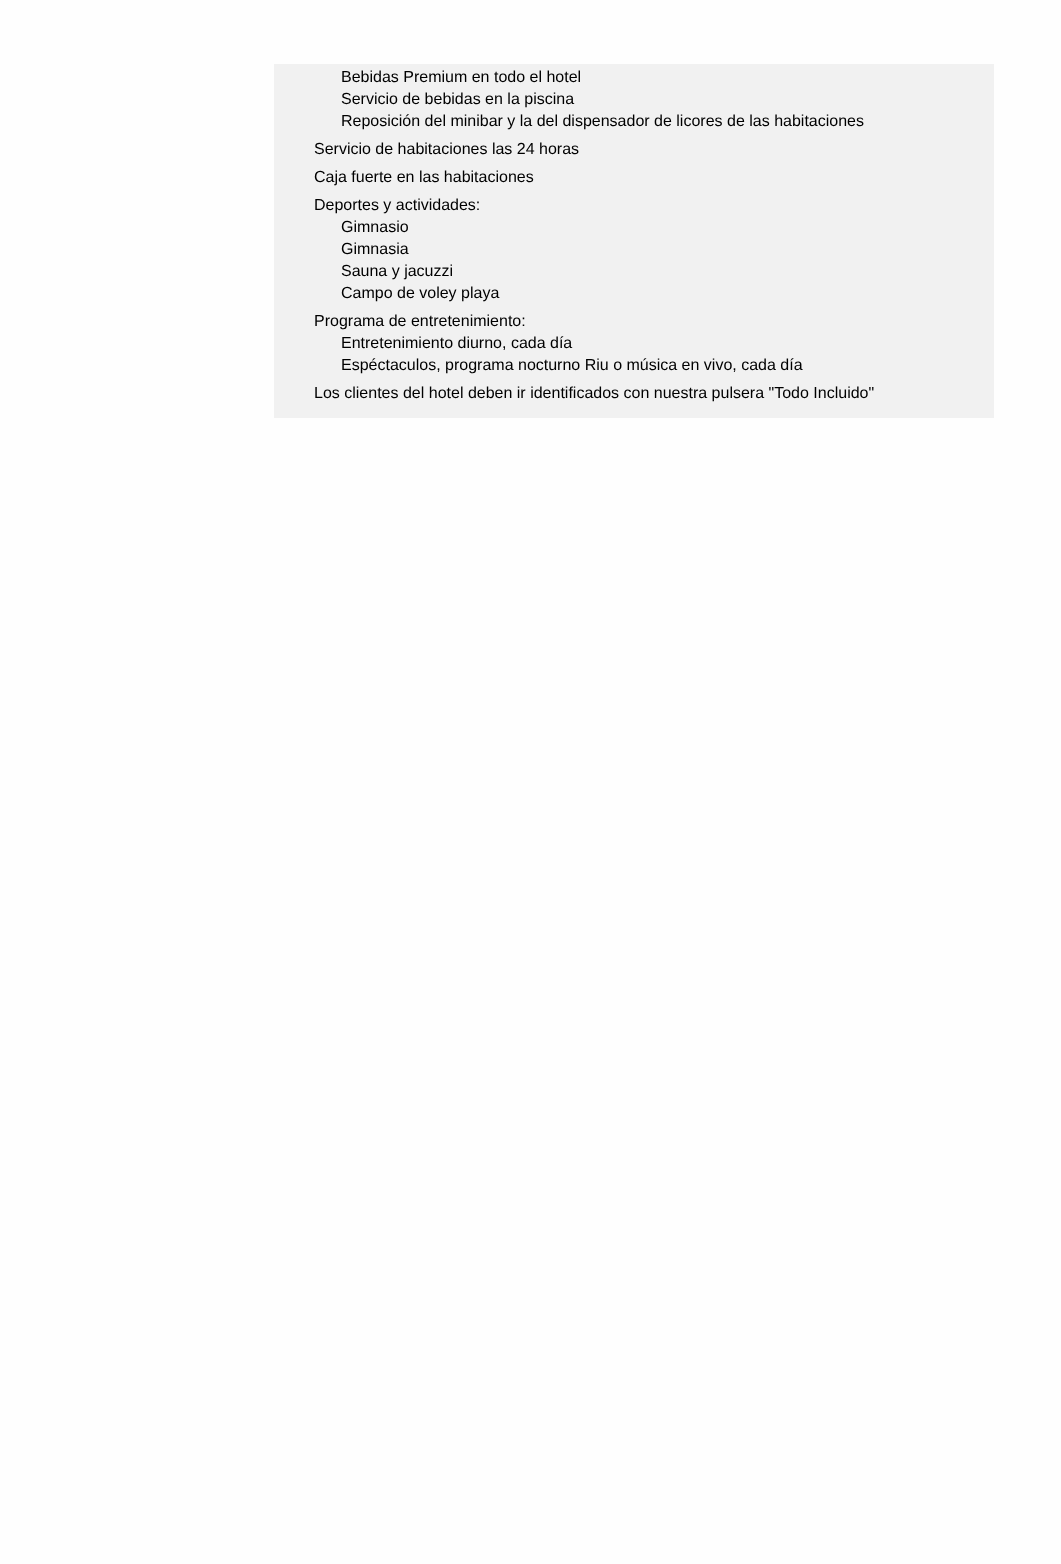Bebidas Premium en todo el hotel
Servicio de bebidas en la piscina
Reposición del minibar y la del dispensador de licores de las habitaciones
Servicio de habitaciones las 24 horas
Caja fuerte en las habitaciones
Deportes y actividades:
Gimnasio
Gimnasia
Sauna y jacuzzi
Campo de voley playa
Programa de entretenimiento:
Entretenimiento diurno, cada día
Espéctaculos, programa nocturno Riu o música en vivo, cada día
Los clientes del hotel deben ir identificados con nuestra pulsera "Todo Incluido"